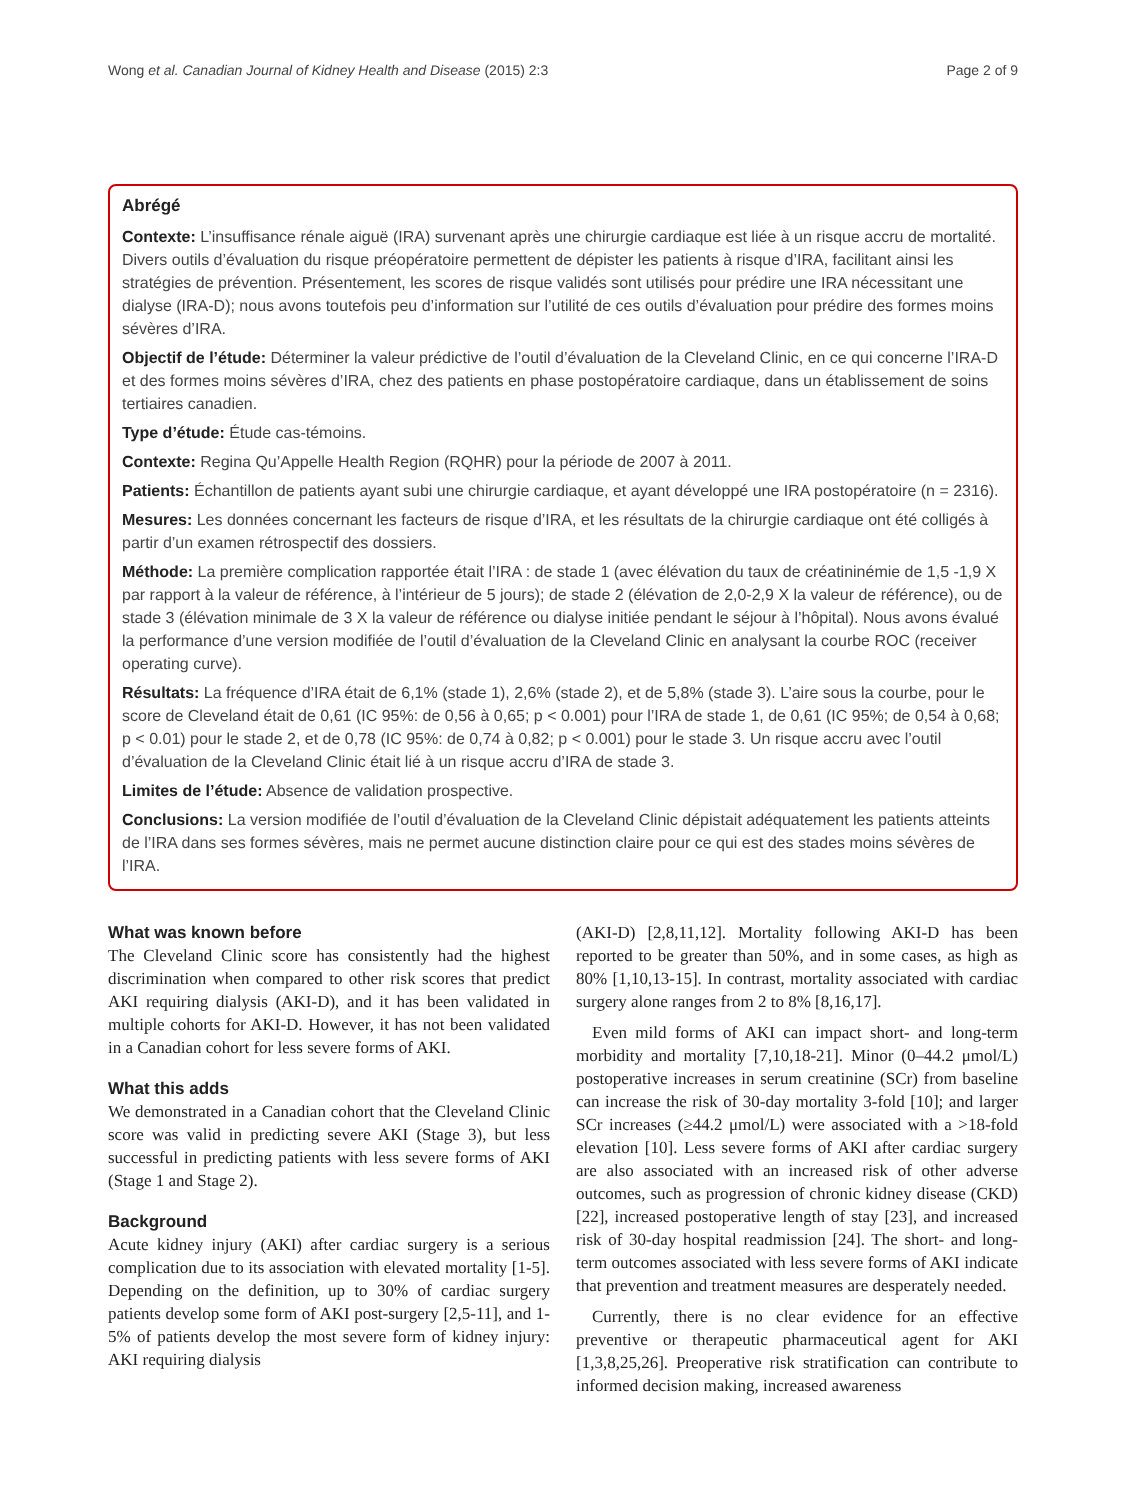Wong et al. Canadian Journal of Kidney Health and Disease (2015) 2:3 Page 2 of 9
Abrégé
Contexte: L’insuffisance rénale aiguë (IRA) survenant après une chirurgie cardiaque est liée à un risque accru de mortalité. Divers outils d’évaluation du risque préopératoire permettent de dépister les patients à risque d’IRA, facilitant ainsi les stratégies de prévention. Présentement, les scores de risque validés sont utilisés pour prédire une IRA nécessitant une dialyse (IRA-D); nous avons toutefois peu d’information sur l’utilité de ces outils d’évaluation pour prédire des formes moins sévères d’IRA.
Objectif de l’étude: Déterminer la valeur prédictive de l’outil d’évaluation de la Cleveland Clinic, en ce qui concerne l’IRA-D et des formes moins sévères d’IRA, chez des patients en phase postopératoire cardiaque, dans un établissement de soins tertiaires canadien.
Type d’étude: Étude cas-témoins.
Contexte: Regina Qu’Appelle Health Region (RQHR) pour la période de 2007 à 2011.
Patients: Échantillon de patients ayant subi une chirurgie cardiaque, et ayant développé une IRA postopératoire (n = 2316).
Mesures: Les données concernant les facteurs de risque d’IRA, et les résultats de la chirurgie cardiaque ont été colligés à partir d’un examen rétrospectif des dossiers.
Méthode: La première complication rapportée était l’IRA : de stade 1 (avec élévation du taux de créatininémie de 1,5 -1,9 X par rapport à la valeur de référence, à l’intérieur de 5 jours); de stade 2 (élévation de 2,0-2,9 X la valeur de référence), ou de stade 3 (élévation minimale de 3 X la valeur de référence ou dialyse initiée pendant le séjour à l’hôpital). Nous avons évalué la performance d’une version modifiée de l’outil d’évaluation de la Cleveland Clinic en analysant la courbe ROC (receiver operating curve).
Résultats: La fréquence d’IRA était de 6,1% (stade 1), 2,6% (stade 2), et de 5,8% (stade 3). L’aire sous la courbe, pour le score de Cleveland était de 0,61 (IC 95%: de 0,56 à 0,65; p < 0.001) pour l’IRA de stade 1, de 0,61 (IC 95%; de 0,54 à 0,68; p < 0.01) pour le stade 2, et de 0,78 (IC 95%: de 0,74 à 0,82; p < 0.001) pour le stade 3. Un risque accru avec l’outil d’évaluation de la Cleveland Clinic était lié à un risque accru d’IRA de stade 3.
Limites de l’étude: Absence de validation prospective.
Conclusions: La version modifiée de l’outil d’évaluation de la Cleveland Clinic dépistait adéquatement les patients atteints de l’IRA dans ses formes sévères, mais ne permet aucune distinction claire pour ce qui est des stades moins sévères de l’IRA.
What was known before
The Cleveland Clinic score has consistently had the highest discrimination when compared to other risk scores that predict AKI requiring dialysis (AKI-D), and it has been validated in multiple cohorts for AKI-D. However, it has not been validated in a Canadian cohort for less severe forms of AKI.
What this adds
We demonstrated in a Canadian cohort that the Cleveland Clinic score was valid in predicting severe AKI (Stage 3), but less successful in predicting patients with less severe forms of AKI (Stage 1 and Stage 2).
Background
Acute kidney injury (AKI) after cardiac surgery is a serious complication due to its association with elevated mortality [1-5]. Depending on the definition, up to 30% of cardiac surgery patients develop some form of AKI post-surgery [2,5-11], and 1-5% of patients develop the most severe form of kidney injury: AKI requiring dialysis
(AKI-D) [2,8,11,12]. Mortality following AKI-D has been reported to be greater than 50%, and in some cases, as high as 80% [1,10,13-15]. In contrast, mortality associated with cardiac surgery alone ranges from 2 to 8% [8,16,17].
Even mild forms of AKI can impact short- and long-term morbidity and mortality [7,10,18-21]. Minor (0–44.2 μmol/L) postoperative increases in serum creatinine (SCr) from baseline can increase the risk of 30-day mortality 3-fold [10]; and larger SCr increases (≥44.2 μmol/L) were associated with a >18-fold elevation [10]. Less severe forms of AKI after cardiac surgery are also associated with an increased risk of other adverse outcomes, such as progression of chronic kidney disease (CKD) [22], increased postoperative length of stay [23], and increased risk of 30-day hospital readmission [24]. The short- and long-term outcomes associated with less severe forms of AKI indicate that prevention and treatment measures are desperately needed.
Currently, there is no clear evidence for an effective preventive or therapeutic pharmaceutical agent for AKI [1,3,8,25,26]. Preoperative risk stratification can contribute to informed decision making, increased awareness